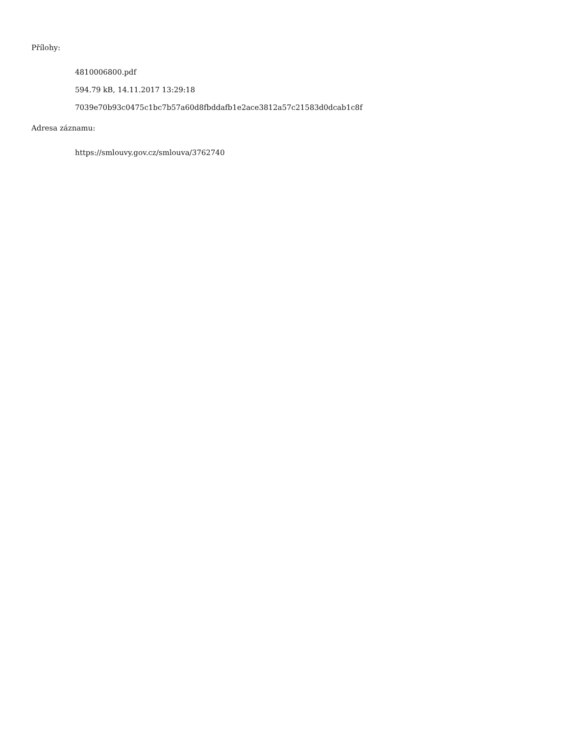Přílohy:
4810006800.pdf
594.79 kB, 14.11.2017 13:29:18
7039e70b93c0475c1bc7b57a60d8fbddafb1e2ace3812a57c21583d0dcab1c8f
Adresa záznamu:
https://smlouvy.gov.cz/smlouva/3762740